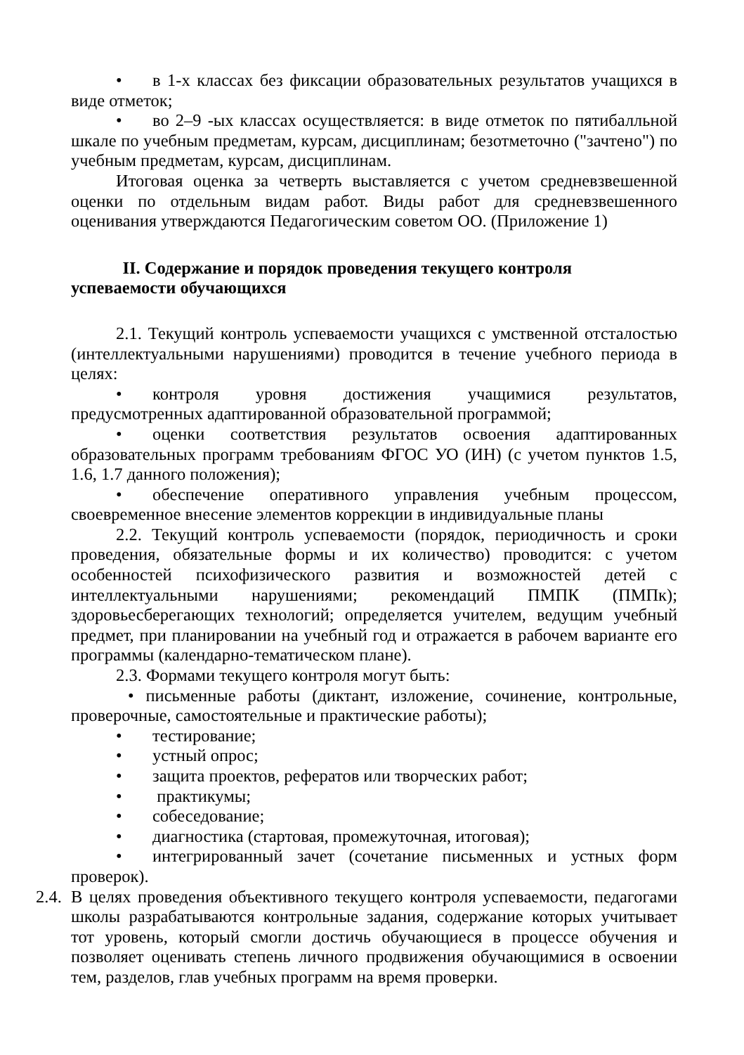• в 1-х классах без фиксации образовательных результатов учащихся в виде отметок;
• во 2–9 -ых классах осуществляется: в виде отметок по пятибалльной шкале по учебным предметам, курсам, дисциплинам; безотметочно ("зачтено") по учебным предметам, курсам, дисциплинам.
Итоговая оценка за четверть выставляется с учетом средневзвешенной оценки по отдельным видам работ. Виды работ для средневзвешенного оценивания утверждаются Педагогическим советом ОО. (Приложение 1)
II. Содержание и порядок проведения текущего контроля
успеваемости обучающихся
2.1. Текущий контроль успеваемости учащихся с умственной отсталостью (интеллектуальными нарушениями) проводится в течение учебного периода в целях:
• контроля уровня достижения учащимися результатов, предусмотренных адаптированной образовательной программой;
• оценки соответствия результатов освоения адаптированных образовательных программ требованиям ФГОС УО (ИН) (с учетом пунктов 1.5, 1.6, 1.7 данного положения);
• обеспечение оперативного управления учебным процессом, своевременное внесение элементов коррекции в индивидуальные планы
2.2. Текущий контроль успеваемости (порядок, периодичность и сроки проведения, обязательные формы и их количество) проводится: с учетом особенностей психофизического развития и возможностей детей с интеллектуальными нарушениями; рекомендаций ПМПК (ПМПк); здоровьесберегающих технологий; определяется учителем, ведущим учебный предмет, при планировании на учебный год и отражается в рабочем варианте его программы (календарно-тематическом плане).
2.3. Формами текущего контроля могут быть:
• письменные работы (диктант, изложение, сочинение, контрольные, проверочные, самостоятельные и практические работы);
• тестирование;
• устный опрос;
• защита проектов, рефератов или творческих работ;
• практикумы;
• собеседование;
• диагностика (стартовая, промежуточная, итоговая);
• интегрированный зачет (сочетание письменных и устных форм проверок).
2.4.
В целях проведения объективного текущего контроля успеваемости, педагогами школы разрабатываются контрольные задания, содержание которых учитывает тот уровень, который смогли достичь обучающиеся в процессе обучения и позволяет оценивать степень личного продвижения обучающимися в освоении тем, разделов, глав учебных программ на время проверки.